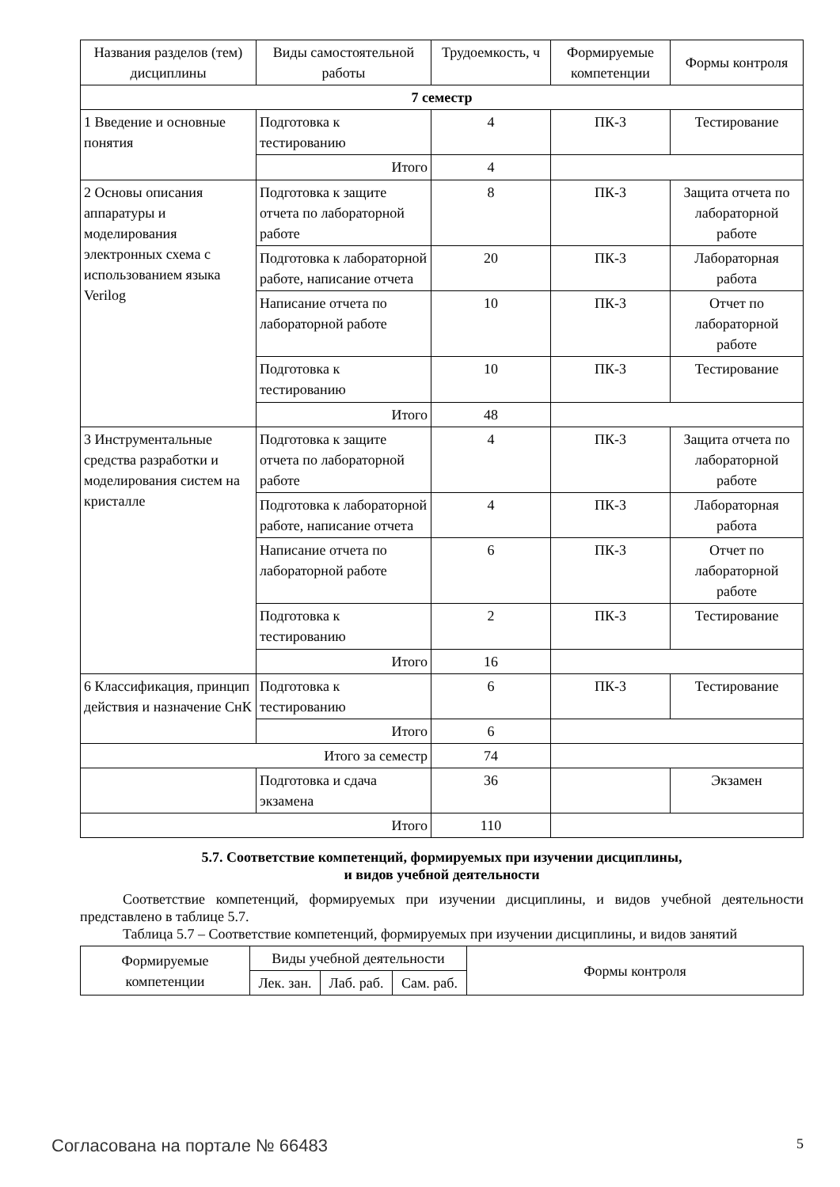| Названия разделов (тем) дисциплины | Виды самостоятельной работы | Трудоемкость, ч | Формируемые компетенции | Формы контроля |
| --- | --- | --- | --- | --- |
| 7 семестр | | | | |
| 1 Введение и основные понятия | Подготовка к тестированию | 4 | ПК-3 | Тестирование |
| | Итого | 4 | | |
| 2 Основы описания аппаратуры и моделирования электронных схема с использованием языка Verilog | Подготовка к защите отчета по лабораторной работе | 8 | ПК-3 | Защита отчета по лабораторной работе |
| | Подготовка к лабораторной работе, написание отчета | 20 | ПК-3 | Лабораторная работа |
| | Написание отчета по лабораторной работе | 10 | ПК-3 | Отчет по лабораторной работе |
| | Подготовка к тестированию | 10 | ПК-3 | Тестирование |
| | Итого | 48 | | |
| 3 Инструментальные средства разработки и моделирования систем на кристалле | Подготовка к защите отчета по лабораторной работе | 4 | ПК-3 | Защита отчета по лабораторной работе |
| | Подготовка к лабораторной работе, написание отчета | 4 | ПК-3 | Лабораторная работа |
| | Написание отчета по лабораторной работе | 6 | ПК-3 | Отчет по лабораторной работе |
| | Подготовка к тестированию | 2 | ПК-3 | Тестирование |
| | Итого | 16 | | |
| 6 Классификация, принцип действия и назначение СнК | Подготовка к тестированию | 6 | ПК-3 | Тестирование |
| | Итого | 6 | | |
| Итого за семестр | | 74 | | |
| | Подготовка и сдача экзамена | 36 | | Экзамен |
| Итого | | 110 | | |
5.7. Соответствие компетенций, формируемых при изучении дисциплины,
и видов учебной деятельности
Соответствие компетенций, формируемых при изучении дисциплины, и видов учебной деятельности представлено в таблице 5.7.
Таблица 5.7 – Соответствие компетенций, формируемых при изучении дисциплины, и видов занятий
| Формируемые компетенции | Виды учебной деятельности | | | Формы контроля |
| --- | --- | --- | --- | --- |
| | Лек. зан. | Лаб. раб. | Сам. раб. | |
Согласована на портале № 66483 5